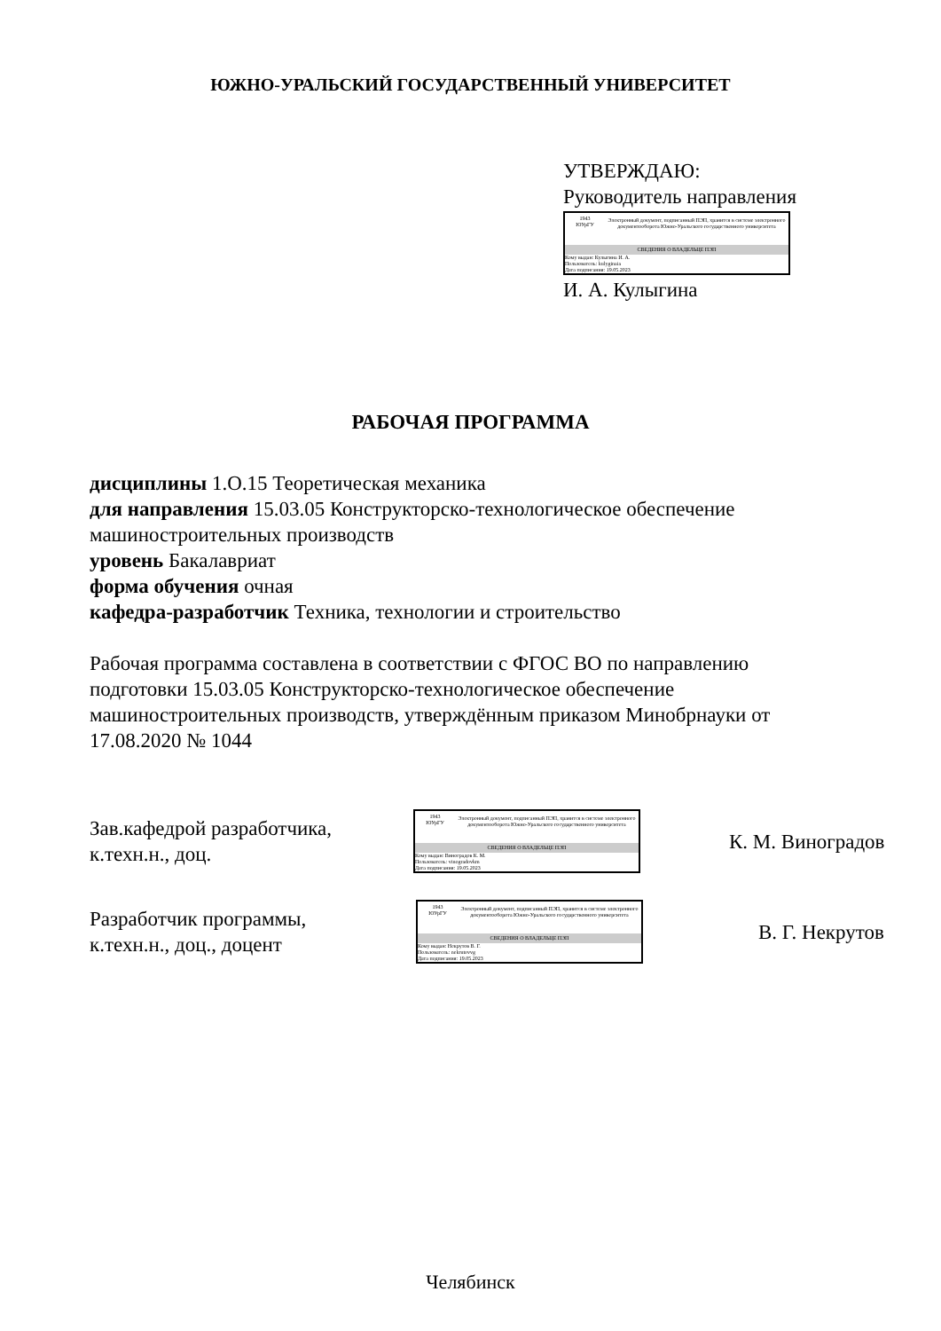ЮЖНО-УРАЛЬСКИЙ ГОСУДАРСТВЕННЫЙ УНИВЕРСИТЕТ
УТВЕРЖДАЮ:
Руководитель направления
1943
ЮУрГУ
Электронный документ, подписанный ПЭП, хранится в системе электронного документооборота Южно-Уральского государственного университета
СВЕДЕНИЯ О ВЛАДЕЛЬЦЕ ПЭП
Кому выдан: Кулыгина И. А.
Пользователь: kulyginaia
Дата подписания: 19.05.2023
И. А. Кулыгина
РАБОЧАЯ ПРОГРАММА
дисциплины 1.О.15 Теоретическая механика
для направления 15.03.05 Конструкторско-технологическое обеспечение машиностроительных производств
уровень Бакалавриат
форма обучения очная
кафедра-разработчик Техника, технологии и строительство
Рабочая программа составлена в соответствии с ФГОС ВО по направлению подготовки 15.03.05 Конструкторско-технологическое обеспечение машиностроительных производств, утверждённым приказом Минобрнауки от 17.08.2020 № 1044
Зав.кафедрой разработчика,
к.техн.н., доц.
1943
ЮУрГУ
Электронный документ, подписанный ПЭП, хранится в системе электронного документооборота Южно-Уральского государственного университета
СВЕДЕНИЯ О ВЛАДЕЛЬЦЕ ПЭП
Кому выдан: Виноградов К. М.
Пользователь: vinogradovkm
Дата подписания: 19.05.2023
К. М. Виноградов
Разработчик программы,
к.техн.н., доц., доцент
1943
ЮУрГУ
Электронный документ, подписанный ПЭП, хранится в системе электронного документооборота Южно-Уральского государственного университета
СВЕДЕНИЯ О ВЛАДЕЛЬЦЕ ПЭП
Кому выдан: Некрутов В. Г.
Пользователь: nekrutovvg
Дата подписания: 19.05.2023
В. Г. Некрутов
Челябинск